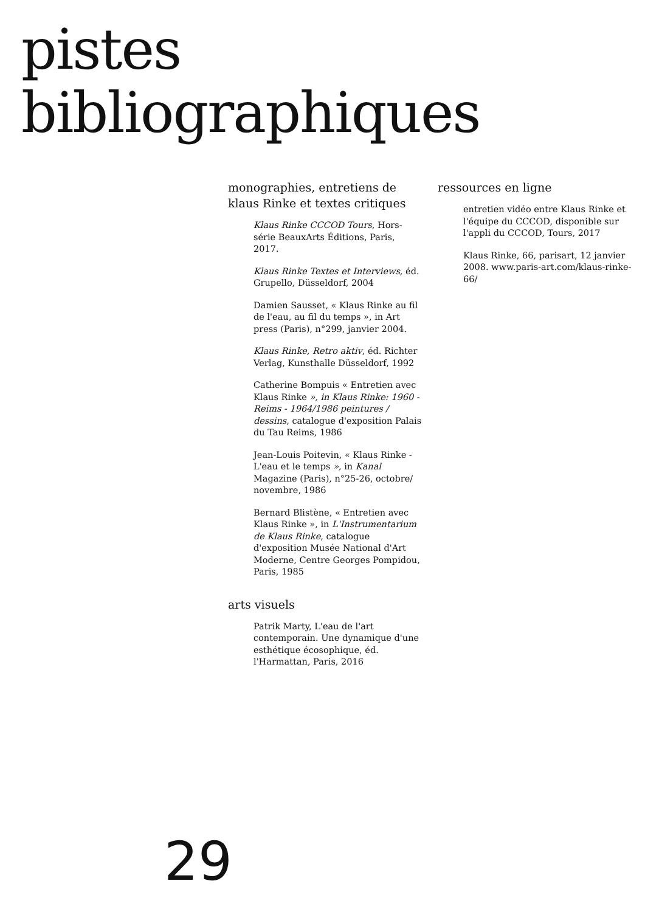pistes
bibliographiques
monographies, entretiens de klaus Rinke et textes critiques
Klaus Rinke CCCOD Tours, Hors-série BeauxArts Éditions, Paris, 2017.
Klaus Rinke Textes et Interviews, éd. Grupello, Düsseldorf, 2004
Damien Sausset, « Klaus Rinke au fil de l'eau, au fil du temps », in Art press (Paris), n°299, janvier 2004.
Klaus Rinke, Retro aktiv, éd. Richter Verlag, Kunsthalle Düsseldorf, 1992
Catherine Bompuis « Entretien avec Klaus Rinke », in Klaus Rinke: 1960 - Reims - 1964/1986 peintures / dessins, catalogue d'exposition Palais du Tau Reims, 1986
Jean-Louis Poitevin, « Klaus Rinke - L'eau et le temps », in Kanal Magazine (Paris), n°25-26, octobre/ novembre, 1986
Bernard Blistène, « Entretien avec Klaus Rinke », in L'Instrumentarium de Klaus Rinke, catalogue d'exposition Musée National d'Art Moderne, Centre Georges Pompidou, Paris, 1985
arts visuels
Patrik Marty, L'eau de l'art contemporain. Une dynamique d'une esthétique écosophique, éd. l'Harmattan, Paris, 2016
ressources en ligne
entretien vidéo entre Klaus Rinke et l'équipe du CCCOD, disponible sur l'appli du CCCOD, Tours, 2017
Klaus Rinke, 66, parisart, 12 janvier 2008. www.paris-art.com/klaus-rinke-66/
29